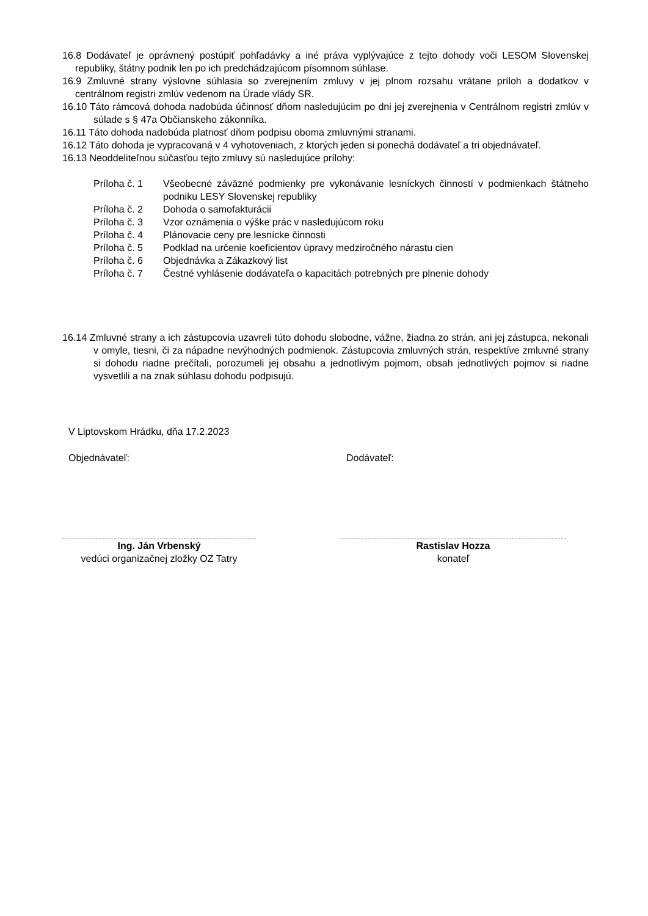16.8 Dodávateľ je oprávnený postúpiť pohľadávky a iné práva vyplývajúce z tejto dohody voči LESOM Slovenskej republiky, štátny podnik len po ich predchádzajúcom písomnom súhlase.
16.9 Zmluvné strany výslovne súhlasia so zverejnením zmluvy v jej plnom rozsahu vrátane príloh a dodatkov v centrálnom registri zmlúv vedenom na Úrade vlády SR.
16.10 Táto rámcová dohoda nadobúda účinnosť dňom nasledujúcim po dni jej zverejnenia v Centrálnom registri zmlúv v súlade s § 47a Občianskeho zákonníka.
16.11 Táto dohoda nadobúda platnosť dňom podpisu oboma zmluvnými stranami.
16.12 Táto dohoda je vypracovaná v 4 vyhotoveniach, z ktorých jeden si ponechá dodávateľ a tri objednávateľ.
16.13 Neoddeliteľnou súčasťou tejto zmluvy sú nasledujúce prílohy:
Príloha č. 1 Všeobecné záväzné podmienky pre vykonávanie lesníckych činností v podmienkach štátneho podniku LESY Slovenskej republiky
Príloha č. 2 Dohoda o samofakturácii
Príloha č. 3 Vzor oznámenia o výške prác v nasledujúcom roku
Príloha č. 4 Plánovacie ceny pre lesnícke činnosti
Príloha č. 5 Podklad na určenie koeficientov úpravy medziročného nárastu cien
Príloha č. 6 Objednávka a Zákazkový list
Príloha č. 7 Čestné vyhlásenie dodávateľa o kapacitách potrebných pre plnenie dohody
16.14 Zmluvné strany a ich zástupcovia uzavreli túto dohodu slobodne, vážne, žiadna zo strán, ani jej zástupca, nekonali v omyle, tiesni, či za nápadne nevýhodných podmienok. Zástupcovia zmluvných strán, respektíve zmluvné strany si dohodu riadne prečítali, porozumeli jej obsahu a jednotlivým pojmom, obsah jednotlivých pojmov si riadne vysvetlili a na znak súhlasu dohodu podpisujú.
V Liptovskom Hrádku, dňa 17.2.2023
Objednávateľ: Dodávateľ:
Ing. Ján Vrbenský
vedúci organizačnej zložky OZ Tatry
Rastislav Hozza
konateľ